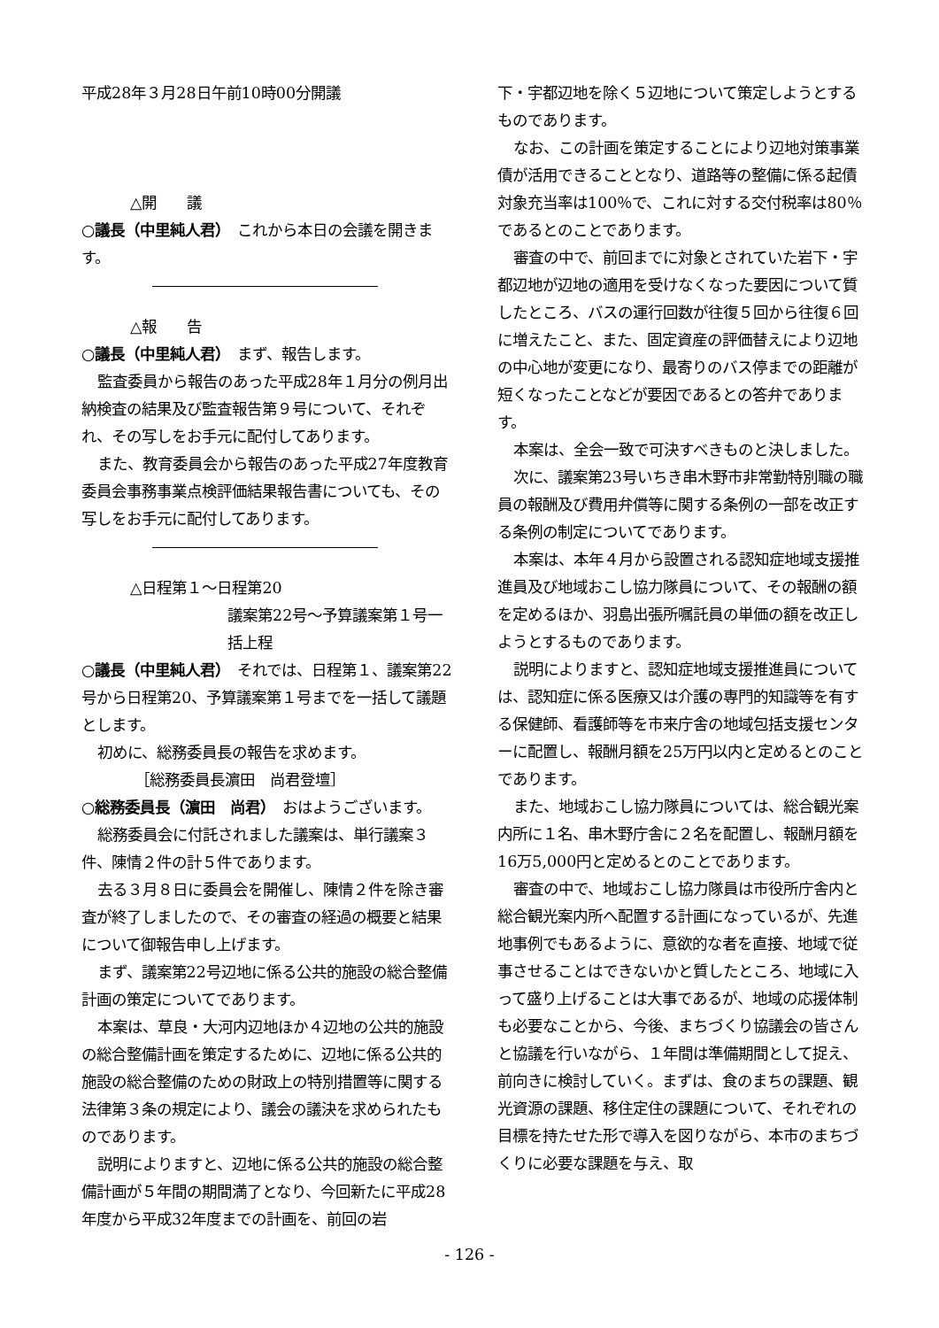平成28年３月28日午前10時00分開議
△開　　議
○議長（中里純人君）　これから本日の会議を開きます。
△報　　告
○議長（中里純人君）　まず、報告します。
監査委員から報告のあった平成28年１月分の例月出納検査の結果及び監査報告第９号について、それぞれ、その写しをお手元に配付してあります。
また、教育委員会から報告のあった平成27年度教育委員会事務事業点検評価結果報告書についても、その写しをお手元に配付してあります。
△日程第１～日程第20
議案第22号～予算議案第１号一括上程
○議長（中里純人君）　それでは、日程第１、議案第22号から日程第20、予算議案第１号までを一括して議題とします。
初めに、総務委員長の報告を求めます。
［総務委員長濵田　尚君登壇］
○総務委員長（濵田　尚君）　おはようございます。
総務委員会に付託されました議案は、単行議案３件、陳情２件の計５件であります。
去る３月８日に委員会を開催し、陳情２件を除き審査が終了しましたので、その審査の経過の概要と結果について御報告申し上げます。
まず、議案第22号辺地に係る公共的施設の総合整備計画の策定についてであります。
本案は、草良・大河内辺地ほか４辺地の公共的施設の総合整備計画を策定するために、辺地に係る公共的施設の総合整備のための財政上の特別措置等に関する法律第３条の規定により、議会の議決を求められたものであります。
説明によりますと、辺地に係る公共的施設の総合整備計画が５年間の期間満了となり、今回新たに平成28年度から平成32年度までの計画を、前回の岩
下・宇都辺地を除く５辺地について策定しようとするものであります。
なお、この計画を策定することにより辺地対策事業債が活用できることとなり、道路等の整備に係る起債対象充当率は100％で、これに対する交付税率は80％であるとのことであります。
審査の中で、前回までに対象とされていた岩下・宇都辺地が辺地の適用を受けなくなった要因について質したところ、バスの運行回数が往復５回から往復６回に増えたこと、また、固定資産の評価替えにより辺地の中心地が変更になり、最寄りのバス停までの距離が短くなったことなどが要因であるとの答弁であります。
本案は、全会一致で可決すべきものと決しました。
次に、議案第23号いちき串木野市非常勤特別職の職員の報酬及び費用弁償等に関する条例の一部を改正する条例の制定についてであります。
本案は、本年４月から設置される認知症地域支援推進員及び地域おこし協力隊員について、その報酬の額を定めるほか、羽島出張所嘱託員の単価の額を改正しようとするものであります。
説明によりますと、認知症地域支援推進員については、認知症に係る医療又は介護の専門的知識等を有する保健師、看護師等を市来庁舎の地域包括支援センターに配置し、報酬月額を25万円以内と定めるとのことであります。
また、地域おこし協力隊員については、総合観光案内所に１名、串木野庁舎に２名を配置し、報酬月額を16万5,000円と定めるとのことであります。
審査の中で、地域おこし協力隊員は市役所庁舎内と総合観光案内所へ配置する計画になっているが、先進地事例でもあるように、意欲的な者を直接、地域で従事させることはできないかと質したところ、地域に入って盛り上げることは大事であるが、地域の応援体制も必要なことから、今後、まちづくり協議会の皆さんと協議を行いながら、１年間は準備期間として捉え、前向きに検討していく。まずは、食のまちの課題、観光資源の課題、移住定住の課題について、それぞれの目標を持たせた形で導入を図りながら、本市のまちづくりに必要な課題を与え、取
- 126 -